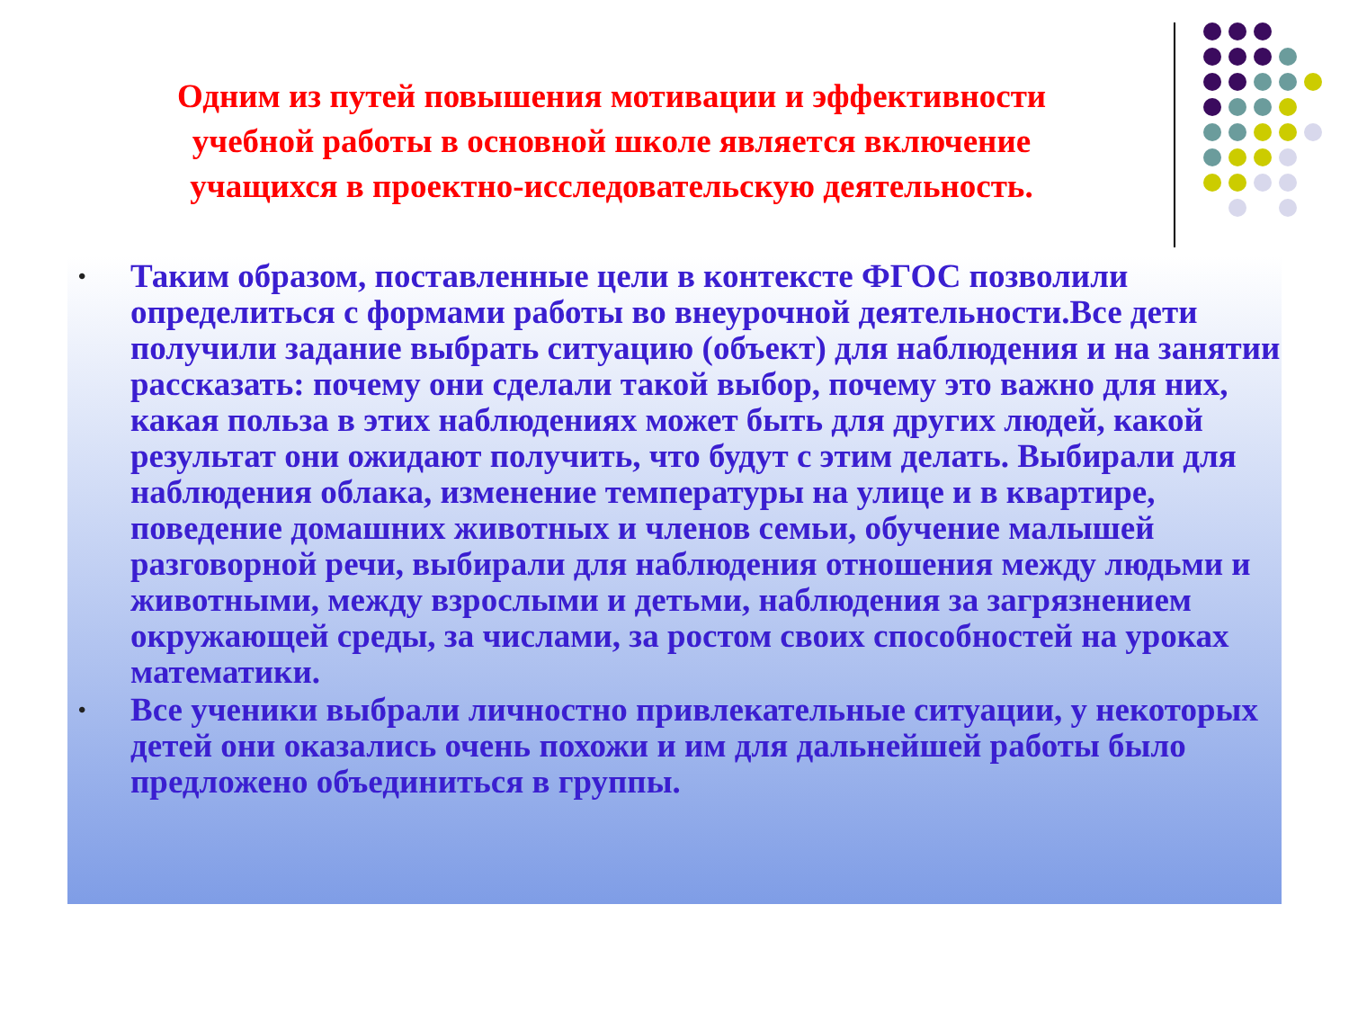Одним из путей повышения мотивации и эффективности учебной работы в основной школе является включение учащихся в проектно-исследовательскую деятельность.
• Таким образом, поставленные цели в контексте ФГОС позволили определиться с формами работы во внеурочной деятельности.Все дети получили задание выбрать ситуацию (объект) для наблюдения и на занятии рассказать: почему они сделали такой выбор, почему это важно для них, какая польза в этих наблюдениях может быть для других людей, какой результат они ожидают получить, что будут с этим делать. Выбирали для наблюдения облака, изменение температуры на улице и в квартире, поведение домашних животных и членов семьи, обучение малышей разговорной речи, выбирали для наблюдения отношения между людьми и животными, между взрослыми и детьми, наблюдения за загрязнением окружающей среды, за числами, за ростом своих способностей на уроках математики.
• Все ученики выбрали личностно привлекательные ситуации, у некоторых детей они оказались очень похожи и им для дальнейшей работы было предложено объединиться в группы.